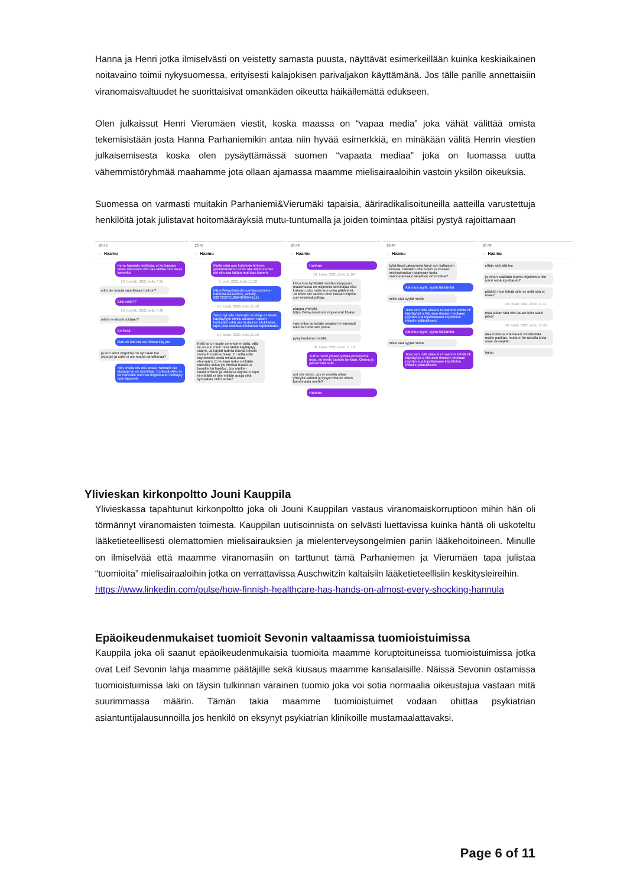Hanna ja Henri jotka ilmiselvästi on veistetty samasta puusta, näyttävät esimerkeillään kuinka keskiaikainen noitavaino toimii nykysuomessa, erityisesti kalajokisen parivaljakon käyttämänä. Jos tälle parille annettaisiin viranomaisvaltuudet he suorittaisivat omankäden oikeutta häikäilemättä edukseen.
Olen julkaissut Henri Vierumäen viestit, koska maassa on “vapaa media” joka vähät välittää omista tekemisistään josta Hanna Parhaniemikin antaa niin hyvää esimerkkiä, en minäkään välitä Henrin viestien julkaisemisesta koska olen pysäyttämässä suomen “vapaata mediaa” joka on luomassa uutta vähemmistöryhmää maahamme jota ollaan ajamassa maamme mielisairaaloihin vastoin yksilön oikeuksia.
Suomessa on varmasti muitakin Parhaniemi&Vierumäki tapaisia, ääriradikalisoituneilla aatteilla varustettuja henkilöitä jotak julistavat hoitomääräyksiä mutu-tuntumalla ja joiden toimintaa pitäisi pystyä rajoittamaan
20:46
← Haamu
Kerro hannalle terkkuja, et ku kasvaa takas aikuiseksi niin saa laittaa mut takas kaveriksi
23. heinäk. 2021 kello 7.35
eikö ole muuta sanottavaa tuohon?
Eikö sulla??
23. heinäk. 2021 kello 7.48
mites eestissä voidaan?
En tiedä
Ihan ok kait isä voi, töissä käy jne
ja sun ainut ongelma on nyt vaan tuo skuuppi ja sulla ei ole muuta sanottavaa?
Niin, mulla olis ollu antaa Hannalle iso skuuppi ku on toimittaja. En tiedä oliko se sit Hannalle noin iso ongelma ku heittäyty noin lapseksi
20:47
← Haamu
Mutta mää oon kuitenkin hirveen ymmärtäväinen et ku tää vaihe menee ohi niin saa laittaa mut taas kaverix
2. elok. 2021 kello 15.23
https://www.linkedin.com/posts/raine-hannula-82312943_activity-6827932751866404864-ErJ1
14. lokak. 2021 kello 15.46
Sano nyt sille Hannalle terkkuja et alkais käyttäytyyn niinku aikuisen naisen kuuluukin eikä olis tuollainen blokkaava lapsi joka osoittaa mieltänsä kapinoimalla
14. lokak. 2021 kello 21.19
Kyllä se on kuule semmonen juttu, että se on sun mieli mikä täällä käyttäytyy väärin. Ja käytät todella ikävää tekstiä muita ihmisiä kohtaan. Ei sellaisella käytöksellä viedä mitään asiaa eteenpäin. Ei kukaan usko minkään näköistä asiaa jos ihmisiä haukkuu horoiksi tai lapsiksi. Jos muitten haukkuminen ja uhkaava käytös ei lopu niin täältä ei tule mitään apuja eikä sympatiaa onko selvä?
20:48
← Haamu
Hahhaa
18. lokak. 2021 kello 11.04
kiitos kun hyökkäät meidän kimppuun. maailmassa on miljoonia toimittajaa eikä kukaan usko nuita sun omia päätelmiä. Ja itekki oot sanonu ettei kukaan kirjoita sun keksimiä juttuja.
otappa yhteyttä https://www.mielenterveysseurat.fi/valo/
valo yritys ja heidän omaiset ei varmasti oikeuta tuota sun juttua
pysy kaukana meistä.
18. lokak. 2021 kello 11.18
Turha Henri yhtään yrittää provosoida mua, en mene tuohon lankaan. Onnea ja jaksamista sulle
oot siis nössö, jos et uskalla ottaa yhteyttä valoon ja kysyä mitä ne sinun toiminnasta miettii?
Hahaha
20:48
← Haamu
kyllä tässä jaksamista tarvii sun kaltaisten kanssa. haluatko että mekin joudutaan mielisairaalaan saamaan tuota mainostamaasi tahallista virhehoitoa?
Älä mua syytä, syytä lääkäreitä
miksi sää syytät meitä
Teen sen mitä siskosi ei osannut tehdä eli käyttäytyä s Aikuisen ihmisen mukaan pyydän sua lopettamaan kirjoittelun minulle ystävällisesti
Älä mua syytä, syytä lääkäreitä
miksi sää syytät meitä
Teen sen mitä siskosi ei osannut tehdä eli käyttäytyä s Aikuisen ihmisen mukaan pyydän sua lopettamaan kirjoittelun minulle ystävällisesti
20:48
← Haamu
ethän sää sitä tee
ja ethän sääkään lopeta kirjoittelua niin miksi minä lopettaisin?
pitääkö mun tehdä sitte se mitä sää et osaa?
18. lokak. 2021 kello 11.41
mää jatkan tätä niin kauan kuin sääki jatkat
18. lokak. 2021 kello 17.44
aika heikkoa että kaveri voi lähettää muille paskaa, mutta ei ite uskalla lukia omia viestejään
haloo
Ylivieskan kirkonpoltto Jouni Kauppila
Ylivieskassa tapahtunut kirkonpoltto joka oli Jouni Kauppilan vastaus viranomaiskorruptioon mihin hän oli törmännyt viranomaisten toimesta. Kauppilan uutisoinnista on selvästi luettavissa kuinka häntä oli uskoteltu lääketieteellisesti olemattomien mielisairauksien ja mielenterveysongelmien pariin lääkehoitoineen. Minulle on ilmiselvää että maamme viranomasiin on tarttunut tämä Parhaniemen ja Vierumäen tapa julistaa “tuomioita” mielisairaaloihin jotka on verrattavissa Auschwitzin kaltaisiin lääketieteellisiin keskitysleireihin.
https://www.linkedin.com/pulse/how-finnish-healthcare-has-hands-on-almost-every-shocking-hannula
Epäoikeudenmukaiset tuomioit Sevonin valtaamissa tuomioistuimissa
Kauppila joka oli saanut epäoikeudenmukaisia tuomioita maamme koruptoituneissa tuomioistuimissa jotka ovat Leif Sevonin lahja maamme päätäjille sekä kiusaus maamme kansalaisille. Näissä Sevonin ostamissa tuomioistuimissa laki on täysin tulkinnan varainen tuomio joka voi sotia normaalia oikeustajua vastaan mitä suurimmassa määrin. Tämän takia maamme tuomioistuimet vodaan ohittaa psykiatrian asiantuntijalausunnoilla jos henkilö on eksynyt psykiatrian klinikoille mustamaalattavaksi.
Page 6 of 11